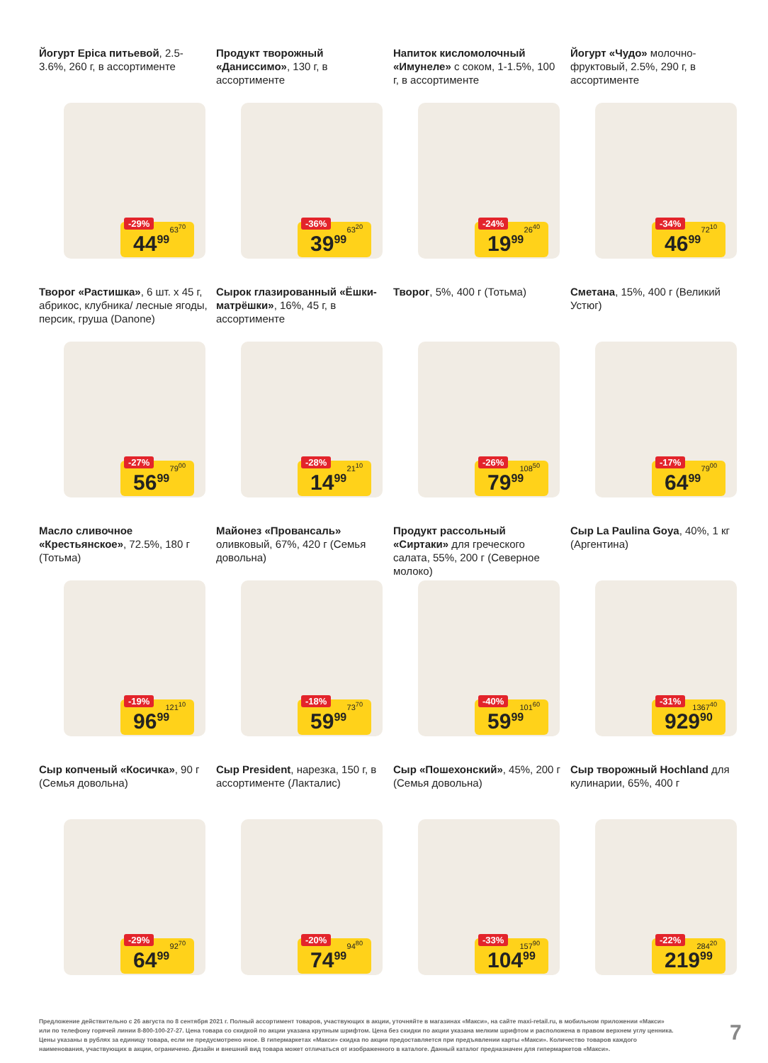Йогурт Epica питьевой, 2.5-3.6%, 260 г, в ассортименте
-29% 63<sup>70</sup>
44<sup>99</sup>
Продукт творожный «Даниссимо», 130 г, в ассортименте
-36% 63<sup>20</sup>
39<sup>99</sup>
Напиток кисломолочный «Имунеле» с соком, 1-1.5%, 100 г, в ассортименте
-24% 26<sup>40</sup>
19<sup>99</sup>
Йогурт «Чудо» молочно-фруктовый, 2.5%, 290 г, в ассортименте
-34% 72<sup>10</sup>
46<sup>99</sup>
Творог «Растишка», 6 шт. х 45 г, абрикос, клубника/ лесные ягоды, персик, груша (Danone)
-27% 79<sup>00</sup>
56<sup>99</sup>
Сырок глазированный «Ёшки-матрёшки», 16%, 45 г, в ассортименте
-28% 21<sup>10</sup>
14<sup>99</sup>
Творог, 5%, 400 г (Тотьма)
-26% 108<sup>50</sup>
79<sup>99</sup>
Сметана, 15%, 400 г (Великий Устюг)
-17% 79<sup>00</sup>
64<sup>99</sup>
Масло сливочное «Крестьянское», 72.5%, 180 г (Тотьма)
-19% 121<sup>10</sup>
96<sup>99</sup>
Майонез «Провансаль» оливковый, 67%, 420 г (Семья довольна)
-18% 73<sup>70</sup>
59<sup>99</sup>
Продукт рассольный «Сиртаки» для греческого салата, 55%, 200 г (Северное молоко)
-40% 101<sup>60</sup>
59<sup>99</sup>
Сыр La Paulina Goya, 40%, 1 кг (Аргентина)
-31% 1367<sup>40</sup>
929<sup>90</sup>
Сыр копченый «Косичка», 90 г (Семья довольна)
-29% 92<sup>70</sup>
64<sup>99</sup>
Сыр President, нарезка, 150 г, в ассортименте (Лакталис)
-20% 94<sup>80</sup>
74<sup>99</sup>
Сыр «Пошехонский», 45%, 200 г (Семья довольна)
-33% 157<sup>90</sup>
104<sup>99</sup>
Сыр творожный Hochland для кулинарии, 65%, 400 г
-22% 284<sup>20</sup>
219<sup>99</sup>
Предложение действительно с 26 августа по 8 сентября 2021 г. Полный ассортимент товаров, участвующих в акции, уточняйте в магазинах «Макси», на сайте maxi-retail.ru, в мобильном приложении «Макси» или по телефону горячей линии 8-800-100-27-27. Цена товара со скидкой по акции указана крупным шрифтом. Цена без скидки по акции указана мелким шрифтом и расположена в правом верхнем углу ценника. Цены указаны в рублях за единицу товара, если не предусмотрено иное. В гипермаркетах «Макси» скидка по акции предоставляется при предъявлении карты «Макси». Количество товаров каждого наименования, участвующих в акции, ограничено. Дизайн и внешний вид товара может отличаться от изображенного в каталоге. Данный каталог предназначен для гипермаркетов «Макси».
7